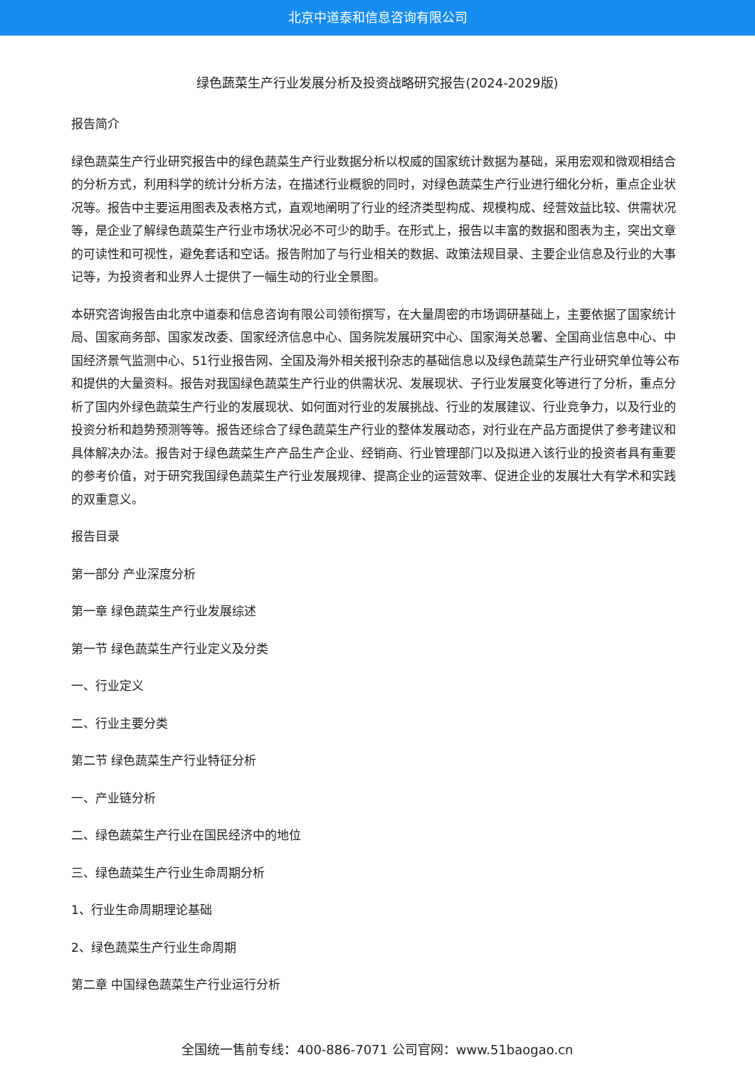北京中道泰和信息咨询有限公司
绿色蔬菜生产行业发展分析及投资战略研究报告(2024-2029版)
报告简介
绿色蔬菜生产行业研究报告中的绿色蔬菜生产行业数据分析以权威的国家统计数据为基础，采用宏观和微观相结合的分析方式，利用科学的统计分析方法，在描述行业概貌的同时，对绿色蔬菜生产行业进行细化分析，重点企业状况等。报告中主要运用图表及表格方式，直观地阐明了行业的经济类型构成、规模构成、经营效益比较、供需状况等，是企业了解绿色蔬菜生产行业市场状况必不可少的助手。在形式上，报告以丰富的数据和图表为主，突出文章的可读性和可视性，避免套话和空话。报告附加了与行业相关的数据、政策法规目录、主要企业信息及行业的大事记等，为投资者和业界人士提供了一幅生动的行业全景图。
本研究咨询报告由北京中道泰和信息咨询有限公司领衔撰写，在大量周密的市场调研基础上，主要依据了国家统计局、国家商务部、国家发改委、国家经济信息中心、国务院发展研究中心、国家海关总署、全国商业信息中心、中国经济景气监测中心、51行业报告网、全国及海外相关报刊杂志的基础信息以及绿色蔬菜生产行业研究单位等公布和提供的大量资料。报告对我国绿色蔬菜生产行业的供需状况、发展现状、子行业发展变化等进行了分析，重点分析了国内外绿色蔬菜生产行业的发展现状、如何面对行业的发展挑战、行业的发展建议、行业竞争力，以及行业的投资分析和趋势预测等等。报告还综合了绿色蔬菜生产行业的整体发展动态，对行业在产品方面提供了参考建议和具体解决办法。报告对于绿色蔬菜生产产品生产企业、经销商、行业管理部门以及拟进入该行业的投资者具有重要的参考价值，对于研究我国绿色蔬菜生产行业发展规律、提高企业的运营效率、促进企业的发展壮大有学术和实践的双重意义。
报告目录
第一部分 产业深度分析
第一章 绿色蔬菜生产行业发展综述
第一节 绿色蔬菜生产行业定义及分类
一、行业定义
二、行业主要分类
第二节 绿色蔬菜生产行业特征分析
一、产业链分析
二、绿色蔬菜生产行业在国民经济中的地位
三、绿色蔬菜生产行业生命周期分析
1、行业生命周期理论基础
2、绿色蔬菜生产行业生命周期
第二章 中国绿色蔬菜生产行业运行分析
全国统一售前专线：400-886-7071 公司官网：www.51baogao.cn